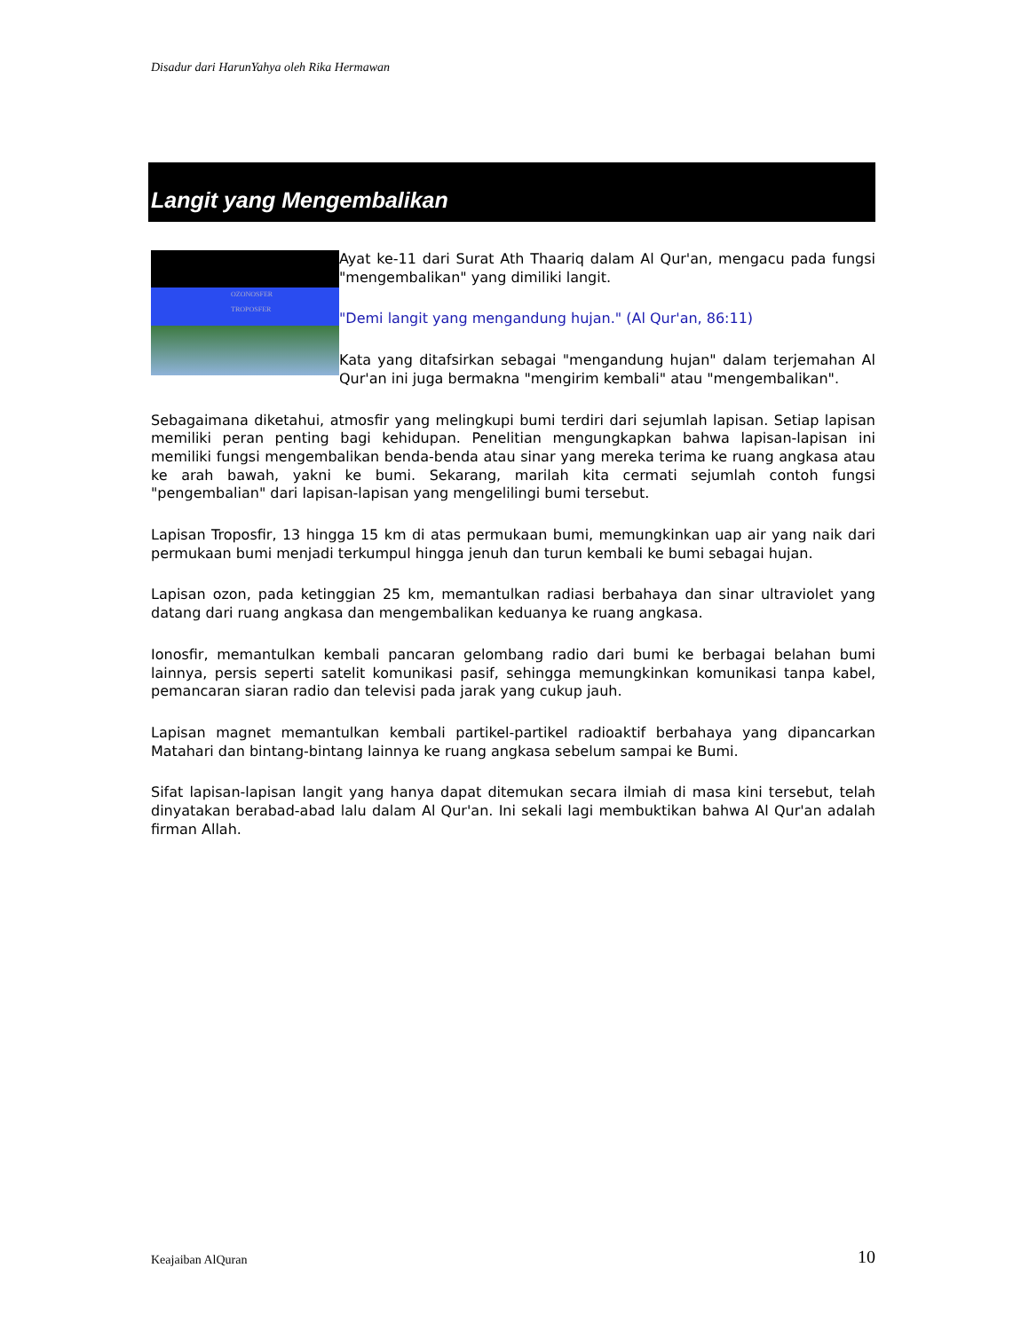Disadur dari HarunYahya oleh Rika Hermawan
Langit yang Mengembalikan
OZONOSFER
TROPOSFER
Ayat ke-11 dari Surat Ath Thaariq dalam Al Qur'an, mengacu pada fungsi "mengembalikan" yang dimiliki langit.
"Demi langit yang mengandung hujan." (Al Qur'an, 86:11)
Kata yang ditafsirkan sebagai "mengandung hujan" dalam terjemahan Al Qur'an ini juga bermakna "mengirim kembali" atau "mengembalikan".
Sebagaimana diketahui, atmosfir yang melingkupi bumi terdiri dari sejumlah lapisan. Setiap lapisan memiliki peran penting bagi kehidupan. Penelitian mengungkapkan bahwa lapisan-lapisan ini memiliki fungsi mengembalikan benda-benda atau sinar yang mereka terima ke ruang angkasa atau ke arah bawah, yakni ke bumi. Sekarang, marilah kita cermati sejumlah contoh fungsi "pengembalian" dari lapisan-lapisan yang mengelilingi bumi tersebut.
Lapisan Troposfir, 13 hingga 15 km di atas permukaan bumi, memungkinkan uap air yang naik dari permukaan bumi menjadi terkumpul hingga jenuh dan turun kembali ke bumi sebagai hujan.
Lapisan ozon, pada ketinggian 25 km, memantulkan radiasi berbahaya dan sinar ultraviolet yang datang dari ruang angkasa dan mengembalikan keduanya ke ruang angkasa.
Ionosfir, memantulkan kembali pancaran gelombang radio dari bumi ke berbagai belahan bumi lainnya, persis seperti satelit komunikasi pasif, sehingga memungkinkan komunikasi tanpa kabel, pemancaran siaran radio dan televisi pada jarak yang cukup jauh.
Lapisan magnet memantulkan kembali partikel-partikel radioaktif berbahaya yang dipancarkan Matahari dan bintang-bintang lainnya ke ruang angkasa sebelum sampai ke Bumi.
Sifat lapisan-lapisan langit yang hanya dapat ditemukan secara ilmiah di masa kini tersebut, telah dinyatakan berabad-abad lalu dalam Al Qur'an. Ini sekali lagi membuktikan bahwa Al Qur'an adalah firman Allah.
Keajaiban AlQuran 10